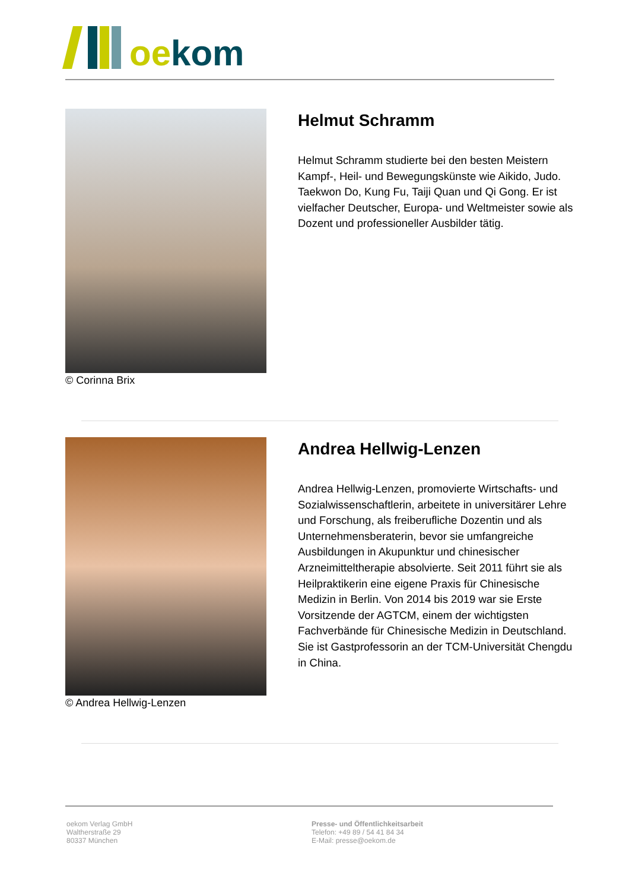oe kom
© Corinna Brix
Helmut Schramm
Helmut Schramm studierte bei den besten Meistern Kampf-, Heil- und Bewegungskünste wie Aikido, Judo. Taekwon Do, Kung Fu, Taiji Quan und Qi Gong. Er ist vielfacher Deutscher, Europa- und Weltmeister sowie als Dozent und professioneller Ausbilder tätig.
© Andrea Hellwig-Lenzen
Andrea Hellwig-Lenzen
Andrea Hellwig-Lenzen, promovierte Wirtschafts- und Sozialwissenschaftlerin, arbeitete in universitärer Lehre und Forschung, als freiberufliche Dozentin und als Unternehmensberaterin, bevor sie umfangreiche Ausbildungen in Akupunktur und chinesischer Arzneimitteltherapie absolvierte. Seit 2011 führt sie als Heilpraktikerin eine eigene Praxis für Chinesische Medizin in Berlin. Von 2014 bis 2019 war sie Erste Vorsitzende der AGTCM, einem der wichtigsten Fachverbände für Chinesische Medizin in Deutschland. Sie ist Gastprofessorin an der TCM-Universität Chengdu in China.
oekom Verlag GmbH
Waltherstraße 29
80337 München
Presse- und Öffentlichkeitsarbeit
Telefon: +49 89 / 54 41 84 34
E-Mail: presse@oekom.de